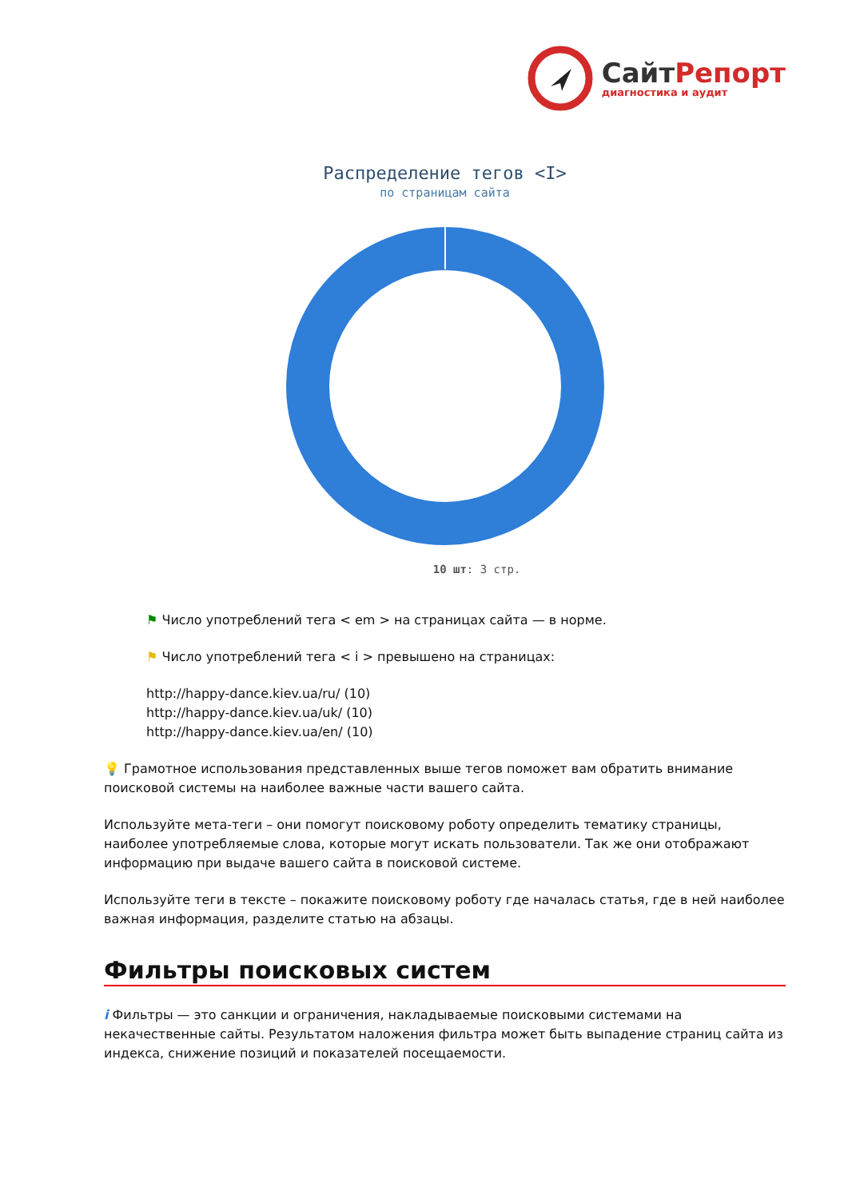СайтРепорт
диагностика и аудит
Распределение тегов <I>
по страницам сайта
10 шт: 3 стр.
⚑ Число употреблений тега < em > на страницах сайта — в норме.
⚑ Число употреблений тега < i > превышено на страницах:
http://happy-dance.kiev.ua/ru/ (10)
http://happy-dance.kiev.ua/uk/ (10)
http://happy-dance.kiev.ua/en/ (10)
💡 Грамотное использования представленных выше тегов поможет вам обратить внимание поисковой системы на наиболее важные части вашего сайта.
Используйте мета-теги – они помогут поисковому роботу определить тематику страницы, наиболее употребляемые слова, которые могут искать пользователи. Так же они отображают информацию при выдаче вашего сайта в поисковой системе.
Используйте теги в тексте – покажите поисковому роботу где началась статья, где в ней наиболее важная информация, разделите статью на абзацы.
Фильтры поисковых систем
i Фильтры — это санкции и ограничения, накладываемые поисковыми системами на некачественные сайты. Результатом наложения фильтра может быть выпадение страниц сайта из индекса, снижение позиций и показателей посещаемости.